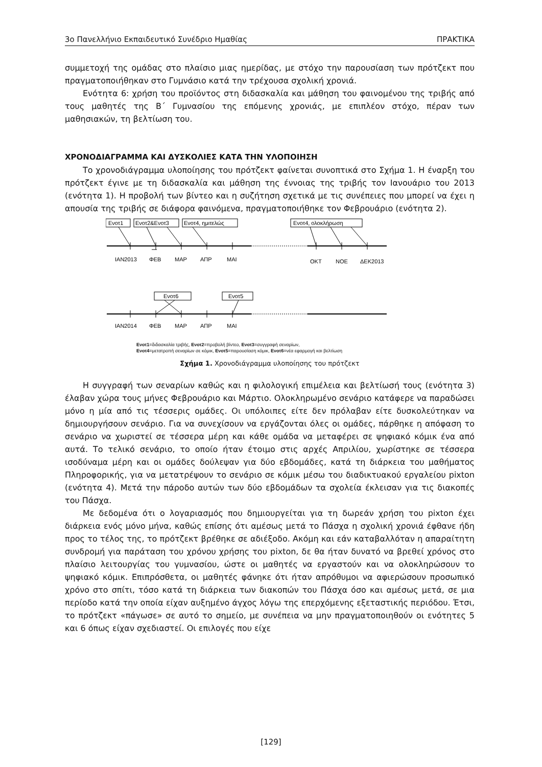3ο Πανελλήνιο Εκπαιδευτικό Συνέδριο Ημαθίας ΠΡΑΚΤΙΚΑ
συμμετοχή της ομάδας στο πλαίσιο μιας ημερίδας, με στόχο την παρουσίαση των πρότζεκτ που πραγματοποιήθηκαν στο Γυμνάσιο κατά την τρέχουσα σχολική χρονιά.
Ενότητα 6: χρήση του προϊόντος στη διδασκαλία και μάθηση του φαινομένου της τριβής από τους μαθητές της Β΄ Γυμνασίου της επόμενης χρονιάς, με επιπλέον στόχο, πέραν των μαθησιακών, τη βελτίωση του.
ΧΡΟΝΟΔΙΑΓΡΑΜΜΑ ΚΑΙ ΔΥΣΚΟΛΙΕΣ ΚΑΤΑ ΤΗΝ ΥΛΟΠΟΙΗΣΗ
Το χρονοδιάγραμμα υλοποίησης του πρότζεκτ φαίνεται συνοπτικά στο Σχήμα 1. Η έναρξη του πρότζεκτ έγινε με τη διδασκαλία και μάθηση της έννοιας της τριβής τον Ιανουάριο του 2013 (ενότητα 1). Η προβολή των βίντεο και η συζήτηση σχετικά με τις συνέπειες που μπορεί να έχει η απουσία της τριβής σε διάφορα φαινόμενα, πραγματοποιήθηκε τον Φεβρουάριο (ενότητα 2).
Ενοτ1
Ενοτ2&Ενοτ3
Ενοτ4, ημιτελώς
Ενοτ4, ολοκλήρωση
ΙΑΝ2013
ΦΕΒ
ΜΑΡ
ΑΠΡ
ΜΑΙ
ΟΚΤ
ΝΟΕ
ΔΕΚ2013
Ενοτ6
Ενοτ5
ΙΑΝ2014
ΦΕΒ
ΜΑΡ
ΑΠΡ
ΜΑΙ
Ενοτ1=διδασκαλία τριβής, Ενοτ2=προβολή βίντεο, Ενοτ3=συγγραφή σεναρίων,
Ενοτ4=μετατροπή σεναρίων σε κόμικ, Ενοτ5=παρουσίαση κόμικ, Ενοτ6=νέα εφαρμογή και βελτίωση
Σχήμα 1. Χρονοδιάγραμμα υλοποίησης του πρότζεκτ
Η συγγραφή των σεναρίων καθώς και η φιλολογική επιμέλεια και βελτίωσή τους (ενότητα 3) έλαβαν χώρα τους μήνες Φεβρουάριο και Μάρτιο. Ολοκληρωμένο σενάριο κατάφερε να παραδώσει μόνο η μία από τις τέσσερις ομάδες. Οι υπόλοιπες είτε δεν πρόλαβαν είτε δυσκολεύτηκαν να δημιουργήσουν σενάριο. Για να συνεχίσουν να εργάζονται όλες οι ομάδες, πάρθηκε η απόφαση το σενάριο να χωριστεί σε τέσσερα μέρη και κάθε ομάδα να μεταφέρει σε ψηφιακό κόμικ ένα από αυτά. Το τελικό σενάριο, το οποίο ήταν έτοιμο στις αρχές Απριλίου, χωρίστηκε σε τέσσερα ισοδύναμα μέρη και οι ομάδες δούλεψαν για δύο εβδομάδες, κατά τη διάρκεια του μαθήματος Πληροφορικής, για να μετατρέψουν το σενάριο σε κόμικ μέσω του διαδικτυακού εργαλείου pixton (ενότητα 4). Μετά την πάροδο αυτών των δύο εβδομάδων τα σχολεία έκλεισαν για τις διακοπές του Πάσχα.
Με δεδομένα ότι ο λογαριασμός που δημιουργείται για τη δωρεάν χρήση του pixton έχει διάρκεια ενός μόνο μήνα, καθώς επίσης ότι αμέσως μετά το Πάσχα η σχολική χρονιά έφθανε ήδη προς το τέλος της, το πρότζεκτ βρέθηκε σε αδιέξοδο. Ακόμη και εάν καταβαλλόταν η απαραίτητη συνδρομή για παράταση του χρόνου χρήσης του pixton, δε θα ήταν δυνατό να βρεθεί χρόνος στο πλαίσιο λειτουργίας του γυμνασίου, ώστε οι μαθητές να εργαστούν και να ολοκληρώσουν το ψηφιακό κόμικ. Επιπρόσθετα, οι μαθητές φάνηκε ότι ήταν απρόθυμοι να αφιερώσουν προσωπικό χρόνο στο σπίτι, τόσο κατά τη διάρκεια των διακοπών του Πάσχα όσο και αμέσως μετά, σε μια περίοδο κατά την οποία είχαν αυξημένο άγχος λόγω της επερχόμενης εξεταστικής περιόδου. Έτσι, το πρότζεκτ «πάγωσε» σε αυτό το σημείο, με συνέπεια να μην πραγματοποιηθούν οι ενότητες 5 και 6 όπως είχαν σχεδιαστεί. Οι επιλογές που είχε
[129]